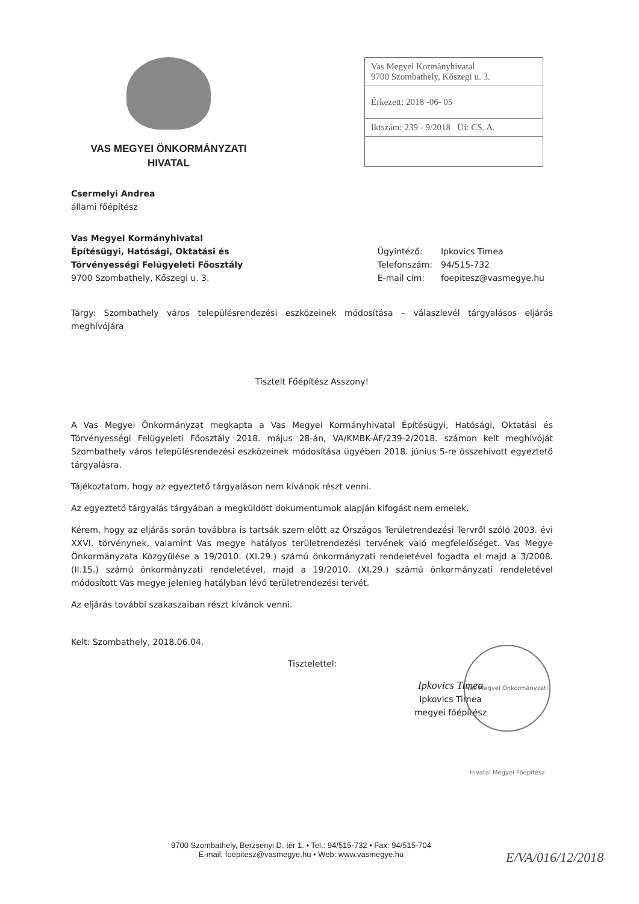VAS MEGYEI ÖNKORMÁNYZATI
HIVATAL
Vas Megyei Kormányhivatal
9700 Szombathely, Kőszegi u. 3.
Érkezett: 2018 -06- 05
Iktszám: 239 - 9/2018 Üi: CS. A.
Csermelyi Andrea
állami főépítész
Vas Megyei Kormányhivatal
Építésügyi, Hatósági, Oktatási és
Törvényességi Felügyeleti Főosztály
9700 Szombathely, Kőszegi u. 3.
| Ügyintéző: | Ipkovics Timea |
| Telefonszám: | 94/515-732 |
| E-mail cím: | foepitesz@vasmegye.hu |
Tárgy: Szombathely város településrendezési eszközeinek módosítása – válaszlevél tárgyalásos eljárás meghívójára
Tisztelt Főépítész Asszony!
A Vas Megyei Önkormányzat megkapta a Vas Megyei Kormányhivatal Építésügyi, Hatósági, Oktatási és Törvényességi Felügyeleti Főosztály 2018. május 28-án, VA/KMBK-ÁF/239-2/2018. számon kelt meghívóját Szombathely város településrendezési eszközeinek módosítása ügyében 2018. június 5-re összehívott egyeztető tárgyalásra.
Tájékoztatom, hogy az egyeztető tárgyaláson nem kívánok részt venni.
Az egyeztető tárgyalás tárgyában a megküldött dokumentumok alapján kifogást nem emelek.
Kérem, hogy az eljárás során továbbra is tartsák szem előtt az Országos Területrendezési Tervről szóló 2003. évi XXVI. törvénynek, valamint Vas megye hatályos területrendezési tervének való megfelelőséget. Vas Megye Önkormányzata Közgyűlése a 19/2010. (XI.29.) számú önkormányzati rendeletével fogadta el majd a 3/2008. (II.15.) számú önkormányzati rendeletével, majd a 19/2010. (XI.29.) számú önkormányzati rendeletével módosított Vas megye jelenleg hatályban lévő területrendezési tervét.
Az eljárás további szakaszaiban részt kívánok venni.
Kelt: Szombathely, 2018.06.04.
Tisztelettel:
Ipkovics Timea
Ipkovics Timea
megyei főépítész
Vas Megyei Önkormányzati Hivatal Megyei Főépítész
9700 Szombathely, Berzsenyi D. tér 1. • Tel.: 94/515-732 • Fax: 94/515-704
E-mail: foepitesz@vasmegye.hu • Web: www.vasmegye.hu
E/VA/016/12/2018